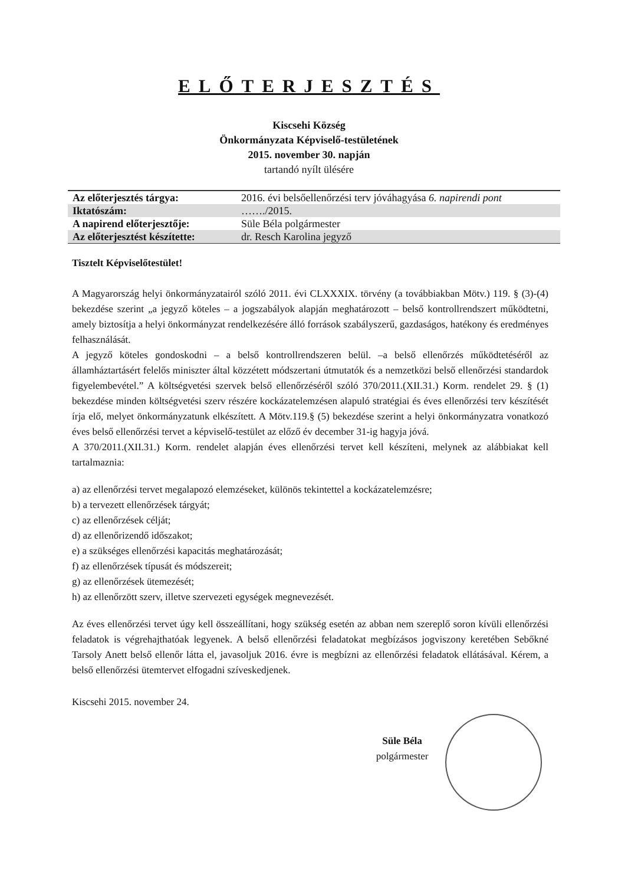ELŐTERJESZTÉS
Kiscsehi Község
Önkormányzata Képviselő-testületének
2015. november 30. napján
tartandó nyílt ülésére
| Az előterjesztés tárgya: | 2016. évi belsőellenőrzési terv jóváhagyása 6. napirendi pont |
| Iktatószám: | ……./2015. |
| A napirend előterjesztője: | Süle Béla polgármester |
| Az előterjesztést készítette: | dr. Resch Karolina jegyző |
Tisztelt Képviselőtestület!
A Magyarország helyi önkormányzatairól szóló 2011. évi CLXXXIX. törvény (a továbbiakban Mötv.) 119. § (3)-(4) bekezdése szerint „a jegyző köteles – a jogszabályok alapján meghatározott – belső kontrollrendszert működtetni, amely biztosítja a helyi önkormányzat rendelkezésére álló források szabályszerű, gazdaságos, hatékony és eredményes felhasználását.
A jegyző köteles gondoskodni – a belső kontrollrendszeren belül. –a belső ellenőrzés működtetéséről az államháztartásért felelős miniszter által közzétett módszertani útmutatók és a nemzetközi belső ellenőrzési standardok figyelembevétel.” A költségvetési szervek belső ellenőrzéséről szóló 370/2011.(XII.31.) Korm. rendelet 29. § (1) bekezdése minden költségvetési szerv részére kockázatelemzésen alapuló stratégiai és éves ellenőrzési terv készítését írja elő, melyet önkormányzatunk elkészített. A Mötv.119.§ (5) bekezdése szerint a helyi önkormányzatra vonatkozó éves belső ellenőrzési tervet a képviselő-testület az előző év december 31-ig hagyja jóvá.
A 370/2011.(XII.31.) Korm. rendelet alapján éves ellenőrzési tervet kell készíteni, melynek az alábbiakat kell tartalmaznia:
a) az ellenőrzési tervet megalapozó elemzéseket, különös tekintettel a kockázatelemzésre;
b) a tervezett ellenőrzések tárgyát;
c) az ellenőrzések célját;
d) az ellenőrizendő időszakot;
e) a szükséges ellenőrzési kapacitás meghatározását;
f) az ellenőrzések típusát és módszereit;
g) az ellenőrzések ütemezését;
h) az ellenőrzött szerv, illetve szervezeti egységek megnevezését.
Az éves ellenőrzési tervet úgy kell összeállítani, hogy szükség esetén az abban nem szereplő soron kívüli ellenőrzési feladatok is végrehajthatóak legyenek. A belső ellenőrzési feladatokat megbízásos jogviszony keretében Sebőkné Tarsoly Anett belső ellenőr látta el, javasoljuk 2016. évre is megbízni az ellenőrzési feladatok ellátásával. Kérem, a belső ellenőrzési ütemtervet elfogadni szíveskedjenek.
Kiscsehi 2015. november 24.
Süle Béla
polgármester